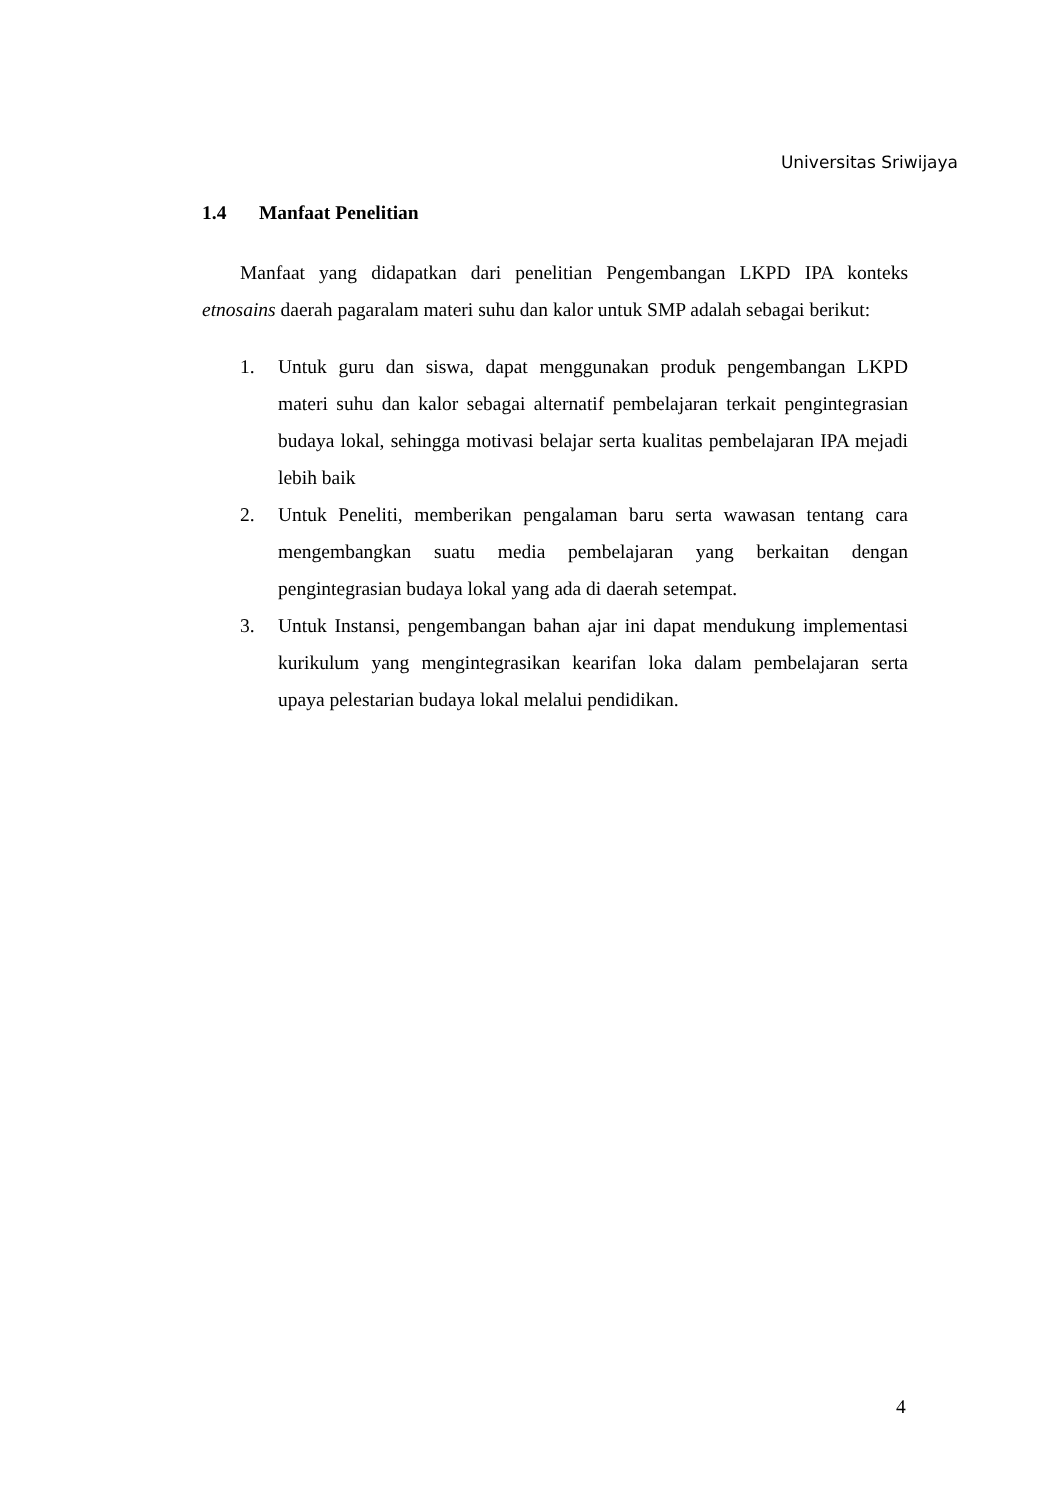Universitas Sriwijaya
1.4 Manfaat Penelitian
Manfaat yang didapatkan dari penelitian Pengembangan LKPD IPA konteks etnosains daerah pagaralam materi suhu dan kalor untuk SMP adalah sebagai berikut:
1. Untuk guru dan siswa, dapat menggunakan produk pengembangan LKPD materi suhu dan kalor sebagai alternatif pembelajaran terkait pengintegrasian budaya lokal, sehingga motivasi belajar serta kualitas pembelajaran IPA mejadi lebih baik
2. Untuk Peneliti, memberikan pengalaman baru serta wawasan tentang cara mengembangkan suatu media pembelajaran yang berkaitan dengan pengintegrasian budaya lokal yang ada di daerah setempat.
3. Untuk Instansi, pengembangan bahan ajar ini dapat mendukung implementasi kurikulum yang mengintegrasikan kearifan loka dalam pembelajaran serta upaya pelestarian budaya lokal melalui pendidikan.
4